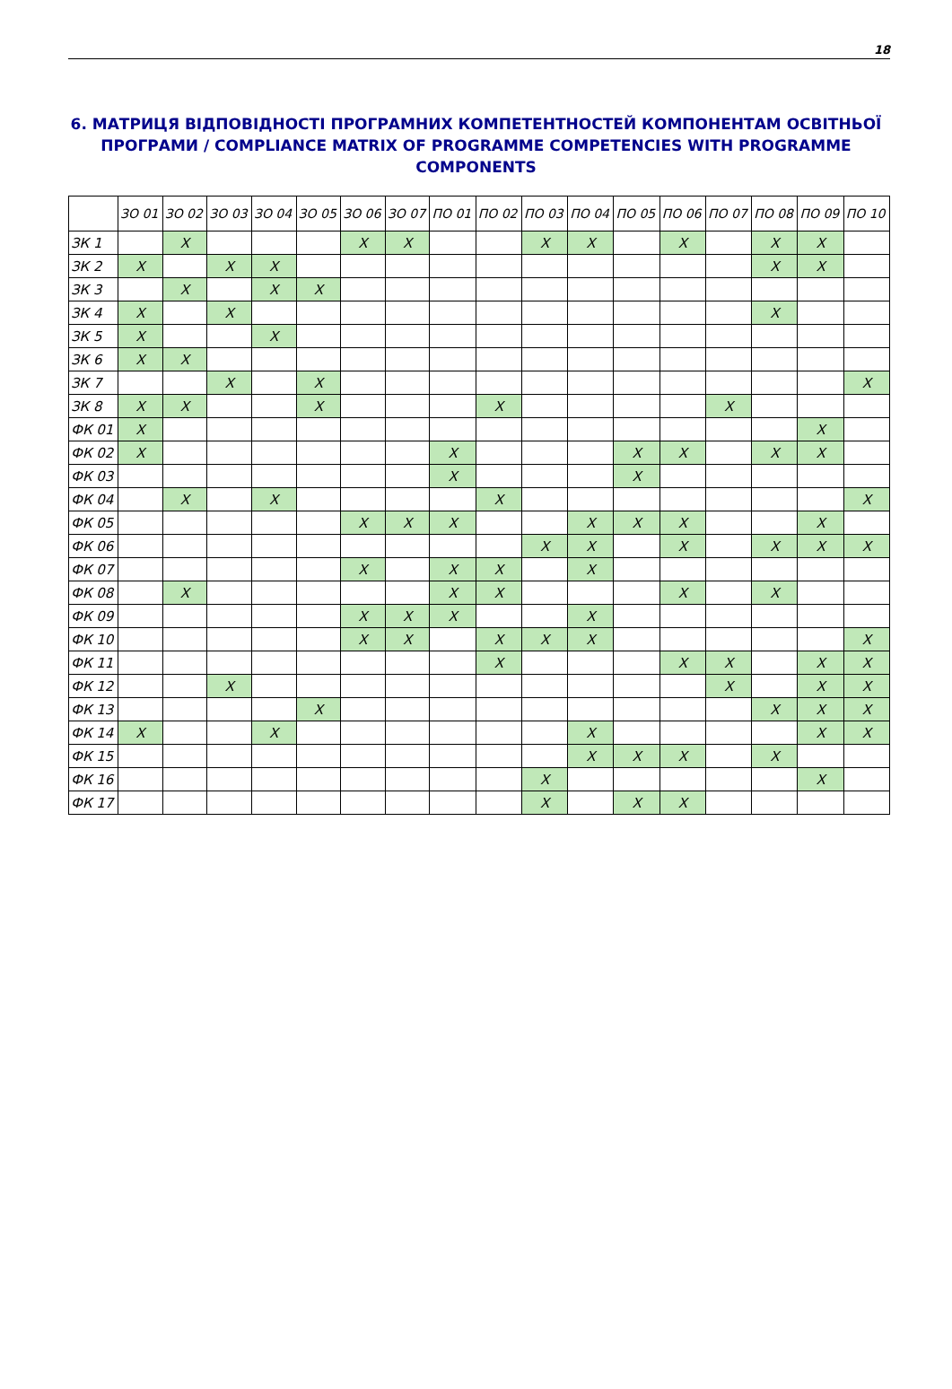18
6. МАТРИЦЯ ВІДПОВІДНОСТІ ПРОГРАМНИХ КОМПЕТЕНТНОСТЕЙ КОМПОНЕНТАМ ОСВІТНЬОЇ ПРОГРАМИ / COMPLIANCE MATRIX OF PROGRAMME COMPETENCIES WITH PROGRAMME COMPONENTS
| | ЗО 01 | ЗО 02 | ЗО 03 | ЗО 04 | ЗО 05 | ЗО 06 | ЗО 07 | ПО 01 | ПО 02 | ПО 03 | ПО 04 | ПО 05 | ПО 06 | ПО 07 | ПО 08 | ПО 09 | ПО 10 |
| --- | --- | --- | --- | --- | --- | --- | --- | --- | --- | --- | --- | --- | --- | --- | --- | --- | --- |
| ЗК 1 | | X | | | | X | X | | | X | X | | X | | X | X | |
| ЗК 2 | X | | X | X | | | | | | | | | | | X | X | |
| ЗК 3 | | X | | X | X | | | | | | | | | | | | |
| ЗК 4 | X | | X | | | | | | | | | | | | X | | |
| ЗК 5 | X | | | X | | | | | | | | | | | | | |
| ЗК 6 | X | X | | | | | | | | | | | | | | | |
| ЗК 7 | | | X | | X | | | | | | | | | | | | X |
| ЗК 8 | X | X | | | X | | | | X | | | | | X | | | |
| ФК 01 | X | | | | | | | | | | | | | | | X | |
| ФК 02 | X | | | | | | | X | | | | X | X | | X | X | |
| ФК 03 | | | | | | | | X | | | | X | | | | | |
| ФК 04 | | X | | X | | | | | X | | | | | | | | X |
| ФК 05 | | | | | | X | X | X | | | X | X | X | | | X | |
| ФК 06 | | | | | | | | | | X | X | | X | | X | X | X |
| ФК 07 | | | | | | X | | X | X | | X | | | | | | |
| ФК 08 | | X | | | | | | X | X | | | | X | | X | | |
| ФК 09 | | | | | | X | X | X | | | X | | | | | | |
| ФК 10 | | | | | | X | X | | X | X | X | | | | | | X |
| ФК 11 | | | | | | | | | X | | | | X | X | | X | X |
| ФК 12 | | | X | | | | | | | | | | | X | | X | X |
| ФК 13 | | | | | X | | | | | | | | | | X | X | X |
| ФК 14 | X | | | X | | | | | | | X | | | | | X | X |
| ФК 15 | | | | | | | | | | | X | X | X | | X | | |
| ФК 16 | | | | | | | | | | X | | | | | | X | |
| ФК 17 | | | | | | | | | | X | | X | X | | | | |